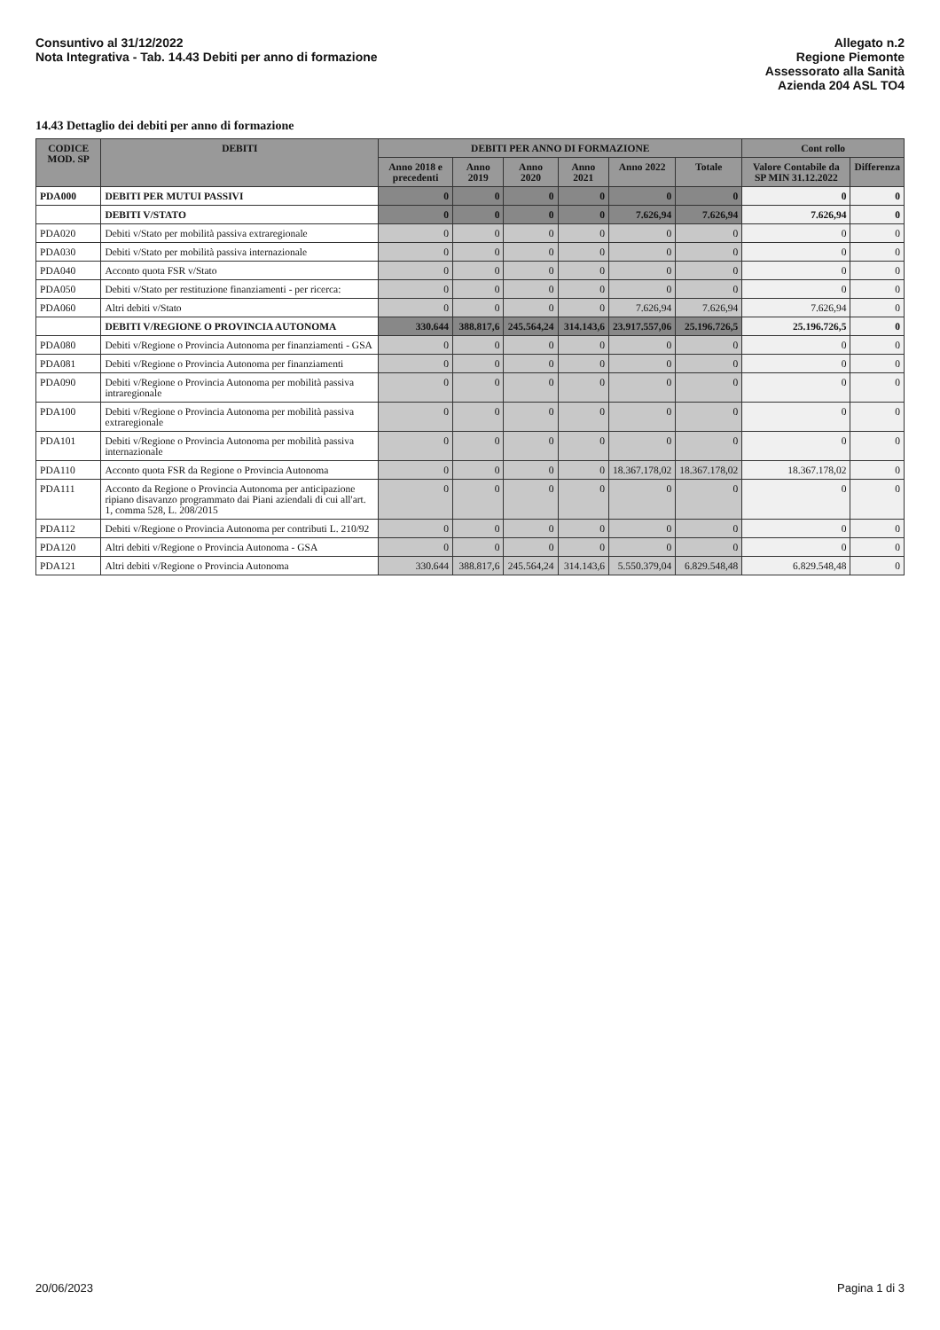Consuntivo al 31/12/2022
Nota Integrativa - Tab. 14.43 Debiti per anno di formazione
Allegato n.2
Regione Piemonte
Assessorato alla Sanità
Azienda 204 ASL TO4
14.43 Dettaglio dei debiti per anno di formazione
| CODICE MOD. SP | DEBITI | DEBITI PER ANNO DI FORMAZIONE | | | | | | Cont rollo | |
| --- | --- | --- | --- | --- | --- | --- | --- | --- | --- |
| | | Anno 2018 e precedenti | Anno 2019 | Anno 2020 | Anno 2021 | Anno 2022 | Totale | Valore Contabile da SP MIN 31.12.2022 | Differenza |
| PDA000 | DEBITI PER MUTUI PASSIVI | 0 | 0 | 0 | 0 | 0 | 0 | 0 | 0 |
| | DEBITI V/STATO | 0 | 0 | 0 | 0 | 7.626,94 | 7.626,94 | 7.626,94 | 0 |
| PDA020 | Debiti v/Stato per mobilità passiva extraregionale | 0 | 0 | 0 | 0 | 0 | 0 | 0 | 0 |
| PDA030 | Debiti v/Stato per mobilità passiva internazionale | 0 | 0 | 0 | 0 | 0 | 0 | 0 | 0 |
| PDA040 | Acconto quota FSR v/Stato | 0 | 0 | 0 | 0 | 0 | 0 | 0 | 0 |
| PDA050 | Debiti v/Stato per restituzione finanziamenti - per ricerca: | 0 | 0 | 0 | 0 | 0 | 0 | 0 | 0 |
| PDA060 | Altri debiti v/Stato | 0 | 0 | 0 | 0 | 7.626,94 | 7.626,94 | 7.626,94 | 0 |
| | DEBITI V/REGIONE O PROVINCIA AUTONOMA | 330.644 | 388.817,6 | 245.564,24 | 314.143,6 | 23.917.557,06 | 25.196.726,5 | 25.196.726,5 | 0 |
| PDA080 | Debiti v/Regione o Provincia Autonoma per finanziamenti - GSA | 0 | 0 | 0 | 0 | 0 | 0 | 0 | 0 |
| PDA081 | Debiti v/Regione o Provincia Autonoma per finanziamenti | 0 | 0 | 0 | 0 | 0 | 0 | 0 | 0 |
| PDA090 | Debiti v/Regione o Provincia Autonoma per mobilità passiva intraregionale | 0 | 0 | 0 | 0 | 0 | 0 | 0 | 0 |
| PDA100 | Debiti v/Regione o Provincia Autonoma per mobilità passiva extraregionale | 0 | 0 | 0 | 0 | 0 | 0 | 0 | 0 |
| PDA101 | Debiti v/Regione o Provincia Autonoma per mobilità passiva internazionale | 0 | 0 | 0 | 0 | 0 | 0 | 0 | 0 |
| PDA110 | Acconto quota FSR da Regione o Provincia Autonoma | 0 | 0 | 0 | 0 | 18.367.178,02 | 18.367.178,02 | 18.367.178,02 | 0 |
| PDA111 | Acconto da Regione o Provincia Autonoma per anticipazione ripiano disavanzo programmato dai Piani aziendali di cui all'art. 1, comma 528, L. 208/2015 | 0 | 0 | 0 | 0 | 0 | 0 | 0 | 0 |
| PDA112 | Debiti v/Regione o Provincia Autonoma per contributi L. 210/92 | 0 | 0 | 0 | 0 | 0 | 0 | 0 | 0 |
| PDA120 | Altri debiti v/Regione o Provincia Autonoma - GSA | 0 | 0 | 0 | 0 | 0 | 0 | 0 | 0 |
| PDA121 | Altri debiti v/Regione o Provincia Autonoma | 330.644 | 388.817,6 | 245.564,24 | 314.143,6 | 5.550.379,04 | 6.829.548,48 | 6.829.548,48 | 0 |
20/06/2023 Pagina 1 di 3